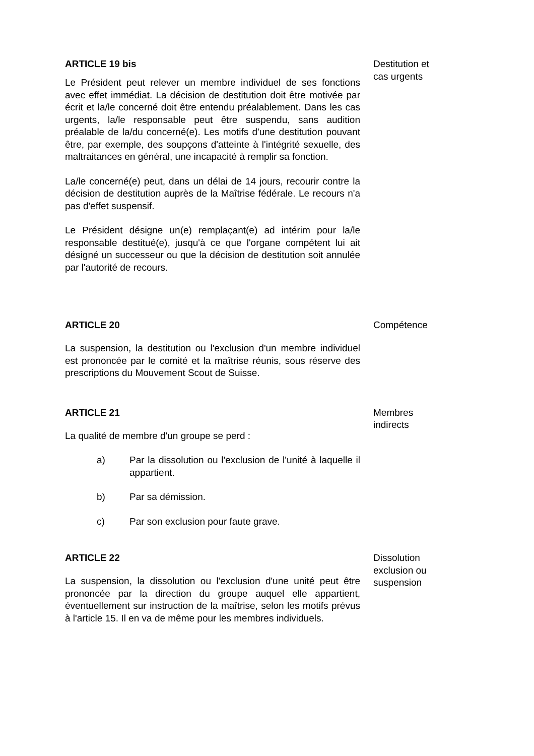ARTICLE 19 bis
Le Président peut relever un membre individuel de ses fonctions avec effet immédiat. La décision de destitution doit être motivée par écrit et la/le concerné doit être entendu préalablement. Dans les cas urgents, la/le responsable peut être suspendu, sans audition préalable de la/du concerné(e). Les motifs d'une destitution pouvant être, par exemple, des soupçons d'atteinte à l'intégrité sexuelle, des maltraitances en général, une incapacité à remplir sa fonction.
La/le concerné(e) peut, dans un délai de 14 jours, recourir contre la décision de destitution auprès de la Maîtrise fédérale. Le recours n'a pas d'effet suspensif.
Le Président désigne un(e) remplaçant(e) ad intérim pour la/le responsable destitué(e), jusqu'à ce que l'organe compétent lui ait désigné un successeur ou que la décision de destitution soit annulée par l'autorité de recours.
Destitution et cas urgents
ARTICLE 20
La suspension, la destitution ou l'exclusion d'un membre individuel est prononcée par le comité et la maîtrise réunis, sous réserve des prescriptions du Mouvement Scout de Suisse.
Compétence
ARTICLE 21
La qualité de membre d'un groupe se perd :
a) Par la dissolution ou l'exclusion de l'unité à laquelle il appartient.
b) Par sa démission.
c) Par son exclusion pour faute grave.
Membres indirects
ARTICLE 22
La suspension, la dissolution ou l'exclusion d'une unité peut être prononcée par la direction du groupe auquel elle appartient, éventuellement sur instruction de la maîtrise, selon les motifs prévus à l'article 15. Il en va de même pour les membres individuels.
Dissolution exclusion ou suspension